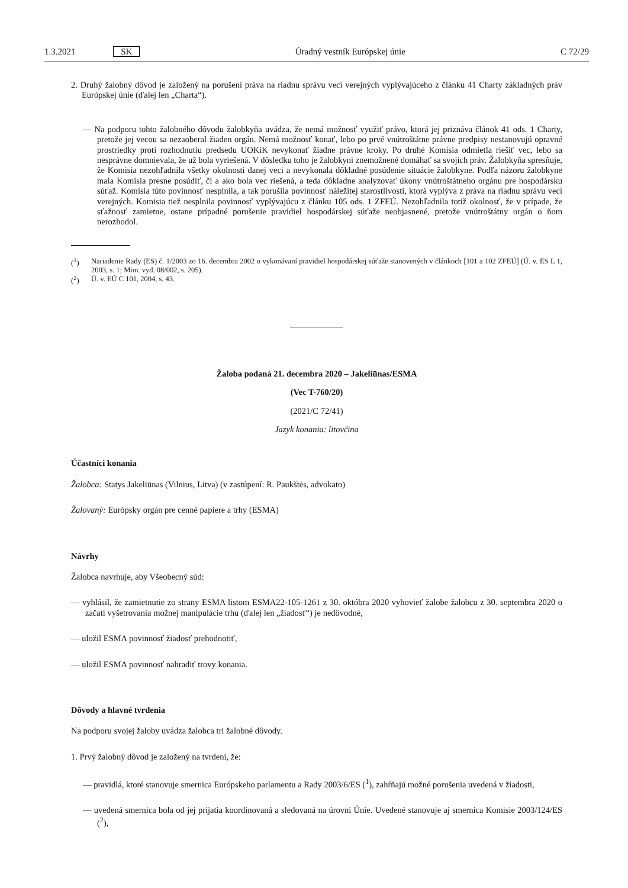1.3.2021 SK Úradný vestník Európskej únie C 72/29
2. Druhý žalobný dôvod je založený na porušení práva na riadnu správu vecí verejných vyplývajúceho z článku 41 Charty základných práv Európskej únie (ďalej len „Charta“).
— Na podporu tohto žalobného dôvodu žalobkyňa uvádza, že nemá možnosť využiť právo, ktorá jej priznáva článok 41 ods. 1 Charty, pretože jej vecou sa nezaoberal žiaden orgán. Nemá možnosť konať, lebo po prvé vnútroštátne právne predpisy nestanovujú opravné prostriedky proti rozhodnutiu predsedu UOKiK nevykonať žiadne právne kroky. Po druhé Komisia odmietla riešiť vec, lebo sa nesprávne domnievala, že už bola vyriešená. V dôsledku toho je žalobkyni znemožnené domáhať sa svojich práv. Žalobkyňa spresňuje, že Komisia nezohľadnila všetky okolnosti danej veci a nevykonala dôkladné posúdenie situácie žalobkyne. Podľa názoru žalobkyne mala Komisia presne posúdiť, či a ako bola vec riešená, a teda dôkladne analyzovať úkony vnútroštátneho orgánu pre hospodársku súťaž. Komisia túto povinnosť nesplnila, a tak porušila povinnosť náležitej starostlivosti, ktorá vyplýva z práva na riadnu správu vecí verejných. Komisia tiež nesplnila povinnosť vyplývajúcu z článku 105 ods. 1 ZFEÚ. Nezohľadnila totiž okolnosť, že v prípade, že sťažnosť zamietne, ostane prípadné porušenie pravidiel hospodárskej súťaže neobjasnené, pretože vnútroštátny orgán o ňom nerozhodol.
(<sup>1</sup>) Nariadenie Rady (ES) č. 1/2003 zo 16. decembra 2002 o vykonávaní pravidiel hospodárskej súťaže stanovených v článkoch [101 a 102 ZFEÚ] (Ú. v. ES L 1, 2003, s. 1; Mim. vyd. 08/002, s. 205).
(<sup>2</sup>) Ú. v. EÚ C 101, 2004, s. 43.
Žaloba podaná 21. decembra 2020 – Jakeliūnas/ESMA
(Vec T-760/20)
(2021/C 72/41)
Jazyk konania: litovčina
Účastníci konania
Žalobca: Statys Jakeliūnas (Vilnius, Litva) (v zastúpení: R. Paukštės, advokato)
Žalovaný: Európsky orgán pre cenné papiere a trhy (ESMA)
Návrhy
Žalobca navrhuje, aby Všeobecný súd:
— vyhlásil, že zamietnutie zo strany ESMA listom ESMA22-105-1261 z 30. októbra 2020 vyhovieť žalobe žalobcu z 30. septembra 2020 o začatí vyšetrovania možnej manipulácie trhu (ďalej len „žiadosť“) je nedôvodné,
— uložil ESMA povinnosť žiadosť prehodnotiť,
— uložil ESMA povinnosť nahradiť trovy konania.
Dôvody a hlavné tvrdenia
Na podporu svojej žaloby uvádza žalobca tri žalobné dôvody.
1. Prvý žalobný dôvod je založený na tvrdení, že:
— pravidlá, ktoré stanovuje smernica Európskeho parlamentu a Rady 2003/6/ES (<sup>1</sup>), zahŕňajú možné porušenia uvedená v žiadosti,
— uvedená smernica bola od jej prijatia koordinovaná a sledovaná na úrovni Únie. Uvedené stanovuje aj smernica Komisie 2003/124/ES (<sup>2</sup>),